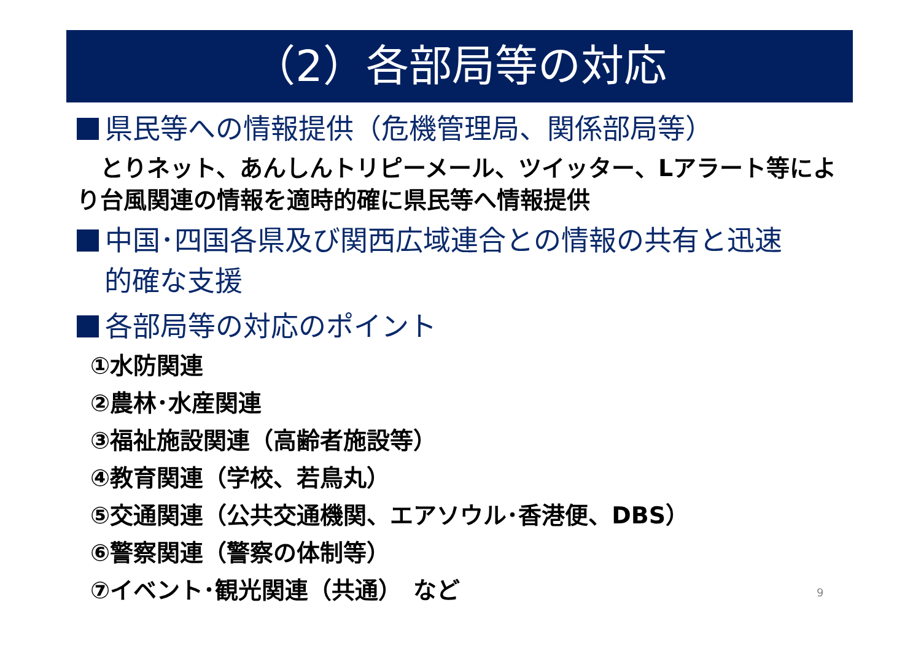（2）各部局等の対応
県民等への情報提供（危機管理局、関係部局等）
　とりネット、あんしんトリピーメール、ツイッター、Lアラート等により台風関連の情報を適時的確に県民等へ情報提供
中国･四国各県及び関西広域連合との情報の共有と迅速
　的確な支援
各部局等の対応のポイント
①水防関連
②農林･水産関連
③福祉施設関連（高齢者施設等）
④教育関連（学校、若鳥丸）
⑤交通関連（公共交通機関、エアソウル･香港便、DBS）
⑥警察関連（警察の体制等）
⑦イベント･観光関連（共通）　など
9